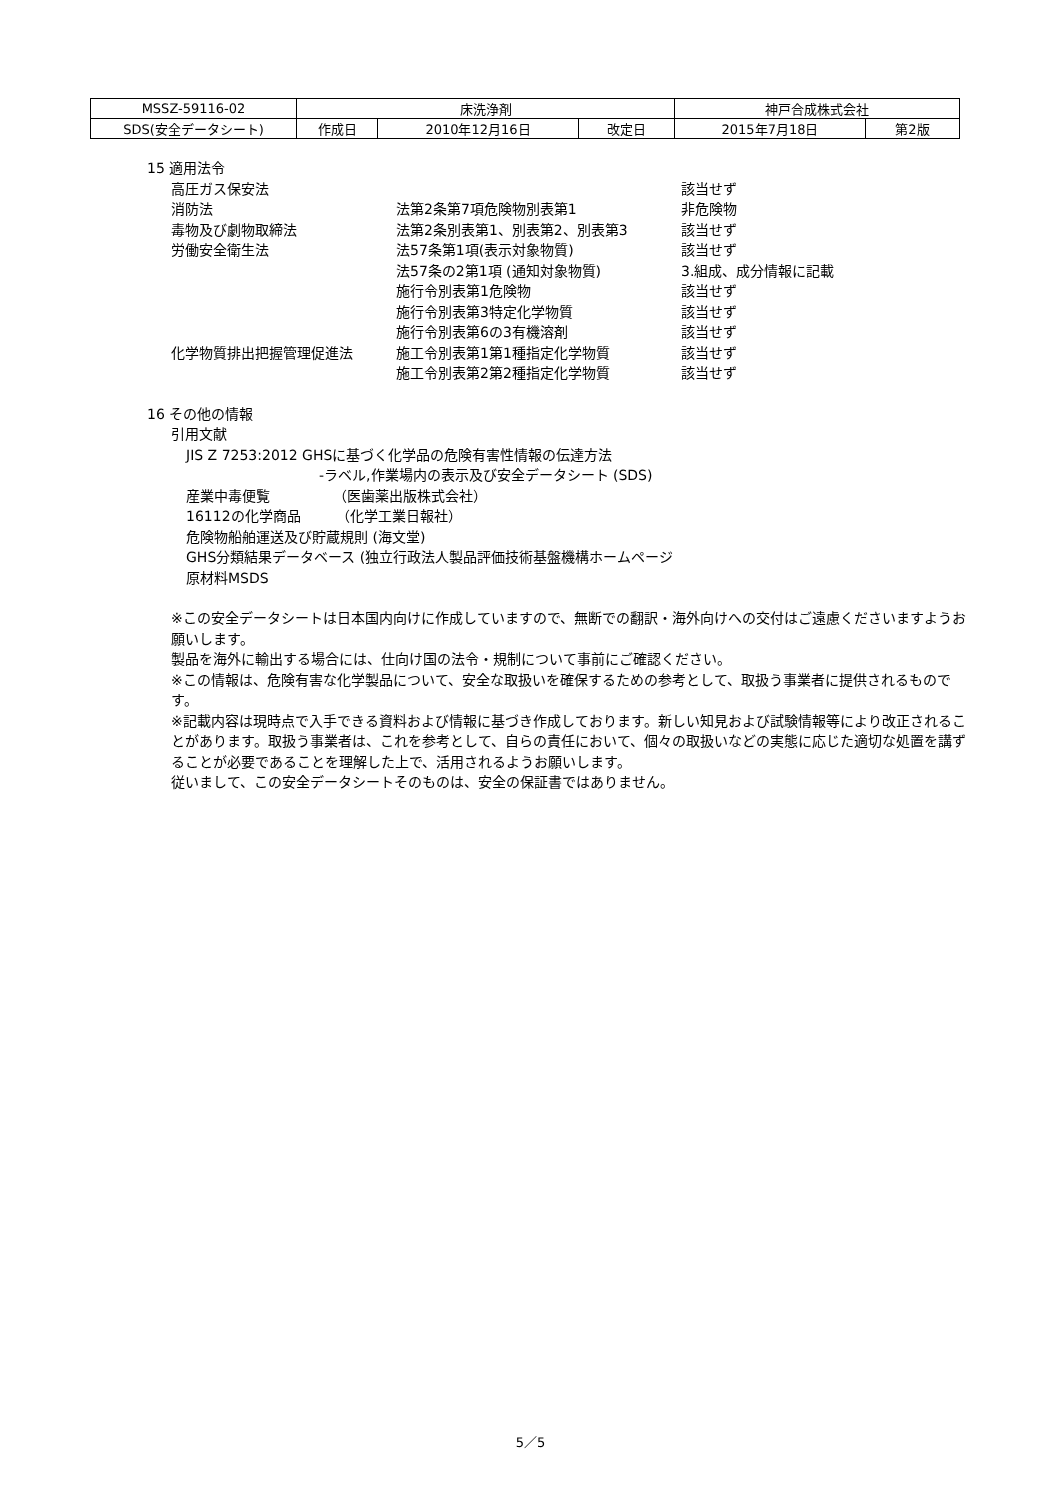| MSSZ-59116-02 | 床洗浄剤 | | | 神戸合成株式会社 | |
| SDS(安全データシート) | 作成日 | 2010年12月16日 | 改定日 | 2015年7月18日 | 第2版 |
15 適用法令
| 高圧ガス保安法 | | 該当せず |
| 消防法 | 法第2条第7項危険物別表第1 | 非危険物 |
| 毒物及び劇物取締法 | 法第2条別表第1、別表第2、別表第3 | 該当せず |
| 労働安全衛生法 | 法57条第1項(表示対象物質) | 該当せず |
| | 法57条の2第1項 (通知対象物質) | 3.組成、成分情報に記載 |
| | 施行令別表第1危険物 | 該当せず |
| | 施行令別表第3特定化学物質 | 該当せず |
| | 施行令別表第6の3有機溶剤 | 該当せず |
| 化学物質排出把握管理促進法 | 施工令別表第1第1種指定化学物質 | 該当せず |
| | 施工令別表第2第2種指定化学物質 | 該当せず |
16 その他の情報
引用文献
JIS Z 7253:2012 GHSに基づく化学品の危険有害性情報の伝達方法
-ラベル,作業場内の表示及び安全データシート (SDS)
産業中毒便覧　　　　　（医歯薬出版株式会社）
16112の化学商品　　　（化学工業日報社）
危険物船舶運送及び貯蔵規則 (海文堂)
GHS分類結果データベース (独立行政法人製品評価技術基盤機構ホームページ
原材料MSDS
※この安全データシートは日本国内向けに作成していますので、無断での翻訳・海外向けへの交付はご遠慮くださいますようお願いします。
製品を海外に輸出する場合には、仕向け国の法令・規制について事前にご確認ください。
※この情報は、危険有害な化学製品について、安全な取扱いを確保するための参考として、取扱う事業者に提供されるものです。
※記載内容は現時点で入手できる資料および情報に基づき作成しております。新しい知見および試験情報等により改正されることがあります。取扱う事業者は、これを参考として、自らの責任において、個々の取扱いなどの実態に応じた適切な処置を講ずることが必要であることを理解した上で、活用されるようお願いします。
従いまして、この安全データシートそのものは、安全の保証書ではありません。
5／5